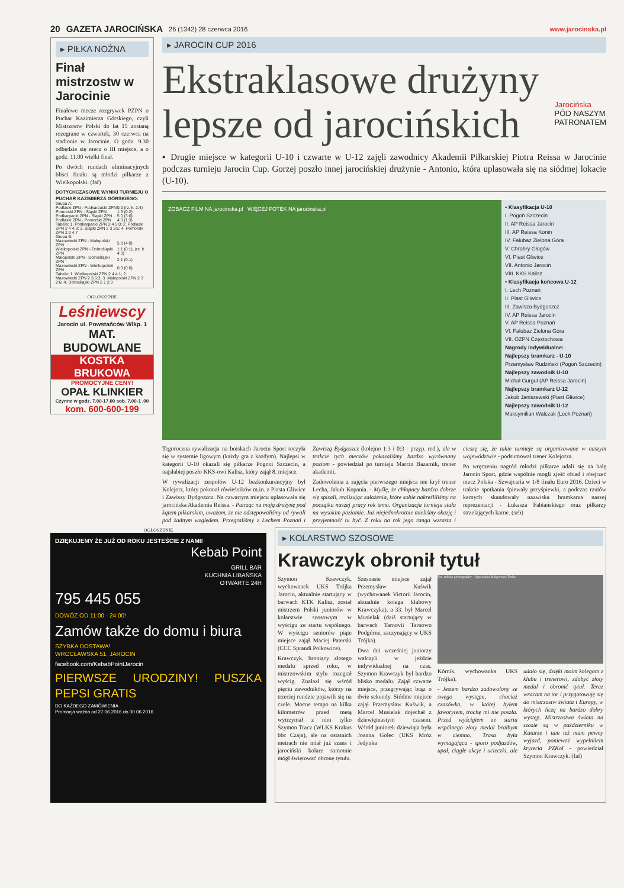20 GAZETA JAROCIŃSKA 26 (1342) 28 czerwca 2016 www.jarocinska.pl
▸ PIŁKA NOŻNA
Finał mistrzostw w Jarocinie
Finałowe mecze rozgrywek PZPN o Puchar Kazimierza Górskiego, czyli Mistrzostw Polski do lat 15 zostaną rozegrane w czwartek, 30 czerwca na stadionie w Jarocinie. O godz. 9.30 odbędzie się mecz o III miejsce, a o godz. 11.00 wielki finał.
Po dwóch rundach eliminacyjnych blisci finału są młodzi piłkarze z Wielkopolski. (faf)
DOTYCHCZASOWE WYNIKI TURNIEJU O PUCHAR KAZIMIERZA GÓRSKIEGO:
| Grupa A: | |
| Podlaski ZPN - Podkarpacki ZPN | 0:0 (rz. k. 2:4) |
| Pomorski ZPN - Śląski ZPN | 1:3 (0:2) |
| Podkarpacki ZPN - Śląski ZPN | 5:0 (3:0) |
| Podlaski ZPN - Pomorski ZPN | 4:3 (1:3) |
| Tabela: 1. Podkarpacki ZPN 2 4 5:0; 2. Podlaski ZPN 2 4 4:3; 3. Śląski ZPN 2 3 3:6; 4. Pomorski ZPN 2 0 4:7 | |
| Grupa B: | |
| Mazowiecki ZPN - Małopolski ZPN | 5:0 (4:0) |
| Wielkopolski ZPN - Dolnośląski ZPN | 1:1 (0:1), (rz. k. 4:3) |
| Małopolski ZPN - Dolnośląski ZPN | 2:1 (0:1) |
| Mazowiecki ZPN - Wielkopolski ZPN | 0:3 (0:0) |
| Tabela: 1. Wielkopolski ZPN 2 4 4:1; 2. Mazowiecki ZPN 2 3 5:3; 3. Małopolski ZPN 2 3 2:6; 4. Dolnośląski ZPN 2 1 2:3 | |
OGŁOSZENIE
Leśniewscy
Jarocin ul. Powstańców Wlkp. 1
MAT. BUDOWLANE
KOSTKA BRUKOWA
PROMOCYJNE CENY!
OPAŁ KLINKIER
Czynne w godz. 7.00-17.00 sob. 7.00-1 .00
kom. 600-600-199
▸ JAROCIN CUP 2016
Ekstraklasowe drużyny lepsze od jarocińskich
Jarocińska
PÓD NASZYM PATRONATEM
▪ Drugie miejsce w kategorii U-10 i czwarte w U-12 zajęli zawodnicy Akademii Piłkarskiej Piotra Reissa w Jarocinie podczas turnieju Jarocin Cup. Gorzej poszło innej jarocińskiej drużynie - Antonio, która uplasowała się na siódmej lokacie (U-10).
ZOBACZ FILM NA jarocinska.pl WIĘCEJ FOTEK NA jarocinska.pl
• Klasyfikacja U-10
I. Pogoń Szczecin
II. AP Reissa Jarocin
III. AP Reissa Konin
IV. Falubaz Zielona Góra
V. Chrobry Głogów
VI. Piast Gliwice
VII. Antonio Jarocin
VIII. KKS Kalisz
• Klasyfikacja końcowa U-12
I. Lech Poznań
II. Piast Gliwice
III. Zawisza Bydgoszcz
IV. AP Reissa Jarocin
V. AP Reissa Poznań
VI. Falubaz Zielona Góra
VII. OZPN Częstochowa
Nagrody indywidualne:
Najlepszy bramkarz - U-10
Przemysław Rudziński (Pogoń Szczecin)
Najlepszy zawodnik U-10
Michał Gurgul (AP Reissa Jarocin)
Najlepszy bramkarz U-12
Jakub Janiszewski (Piast Gliwice)
Najlepszy zawodnik U-12
Maksymilian Walczak (Lech Poznań)
Tegoroczna rywalizacja na boiskach Jarocin Sport toczyła się w systemie ligowym (każdy gra z każdym). Najlepsi w kategorii U-10 okazali się piłkarze Pogoni Szczecin, a najsłabiej poszło KKS-owi Kalisz, który zajął 8. miejsce.
W rywalizacji zespołów U-12 bezkonkurencyjny był Kolejorz, który pokonał rówieśników m.in. z Piasta Gliwice i Zawiszy Bydgoszcz. Na czwartym miejscu uplasowała się jarocińska Akademia Reissa. - Patrząc na moją drużynę pod kątem piłkarskim, uważam, że nie odstępowaliśmy od rywali pod żadnym względem. Przegraliśmy z Lechem Poznań i Zawiszą Bydgoszcz (kolejno 1:3 i 0:3 - przyp. red.), ale w trakcie tych meczów pokazaliśmy bardzo wyrównany poziom - powiedział po turnieju Marcin Bazarnik, trener akademii.
Zadowolenia z zajęcia pierwszego miejsca nie krył trener Lecha, Jakub Kopania. - Myślę, że chłopacy bardzo dobrze się spisali, realizując założenia, które sobie nakreśliliśmy na początku naszej pracy rok temu. Organizacja turnieju stała na wysokim poziomie. Już niejednokrotnie mieliśmy okazję i przyjemność tu być. Z roku na rok jego ranga wzrasta i cieszę się, że takie turnieje są organizowane w naszym województwie - podsumował trener Kolejorza.
Po wręczeniu nagród młodzi piłkarze udali się na halę Jarocin Sport, gdzie wspólnie mogli zjeść obiad i obejrzeć mecz Polska - Szwajcaria w 1/8 finału Euro 2016. Dzieci w trakcie spotkania śpiewały przyśpiewki, a podczas rzutów karnych skandowały nazwiska bramkarza naszej reprezentacji - Łukasza Fabiańskiego oraz piłkarzy strzelających karne. (seb)
OGŁOSZENIE
DZIĘKUJEMY ŻE JUŻ OD ROKU JESTEŚCIE Z NAMI!
Kebab Point
GRILL BAR
KUCHNIA LIBAŃSKA
OTWARTE 24H
795 445 055
DOWÓZ OD 11:00 - 24:00!
Zamów także do domu i biura
SZYBKA DOSTAWA!
WROCŁAWSKA 51, JAROCIN
facebook.com/KebabPointJarocin
PIERWSZE URODZINY! PUSZKA PEPSI GRATIS
DO KAŻDEGO ZAMÓWIENIA
Promocja ważna od 27.06.2016 do 30.06.2016
▸ KOLARSTWO SZOSOWE
Krawczyk obronił tytuł
Szymon Krawczyk, wychowanek UKS Trójka Jarocin, aktualnie startujący w barwach KTK Kalisz, został mistrzem Polski juniorów w kolarstwie szosowym w wyścigu ze startu wspólnego. W wyścigu seniorów piąte miejsce zajął Maciej Paterski (CCC Sprandi Polkowice).
Krawczyk, broniący złotego medalu sprzed roku, w mistrzowskim stylu rozegrał wyścig. Znalazł się wśród pięciu zawodników, którzy na trzeciej rundzie pojawili się na czele. Mocne tempo na kilka kilometrów przed metą wytrzymał z nim tylko Szymon Tracz (WLKS Krakus bbc Czaja), ale na ostatnich metrach nie miał już szans i jarociński kolarz samotnie mógł świętować obronę tytułu.
Szesnaste miejsce zajął Przemysław Kuświk (wychowanek Victorii Jarocin, aktualnie kolega klubowy Krawczyka), a 33. był Marcel Musielak (dziś startujący w barwach Tarnovii Tarnowo Podgórne, zaczynający w UKS Trójka).
Dwa dni wcześniej juniorzy walczyli w jeździe indywidualnej na czas. Szymon Krawczyk był bardzo blisko medalu. Zajął czwarte miejsce, przegrywając brąz o dwie sekundy. Siódme miejsce zajął Przemysław Kuświk, a Marcel Musielak dojechał z dziewiętnastym czasem. Wśród juniorek dziewiąta była Joanna Golec (UKS Mróz Jedynka
Fot. młoda photography - Agnieszka Małgorzata Torba
Kórnik, wychowanka UKS Trójka).
- Jestem bardzo zadowolony ze swego występu, chociaż czasówka, w której byłem faworytem, trochę mi nie poszła. Przed wyścigiem ze startu wspólnego złoty medal brałbym w ciemno. Trasa była wymagająca - sporo podjazdów, upał, ciągłe akcje i ucieczki, ale udało się, dzięki moim kolegom z klubu i trenerowi, zdobyć złoty medal i obronić tytuł. Teraz wracam na tor i przygotowuję się do mistrzostw świata i Europy, w których liczę na bardzo dobry występ. Mistrzostwa świata na szosie są w październiku w Katarze i tam też mam pewny wyjazd, ponieważ wypełniłem kryteria PZKol - powiedział Szymon Krawczyk. (faf)